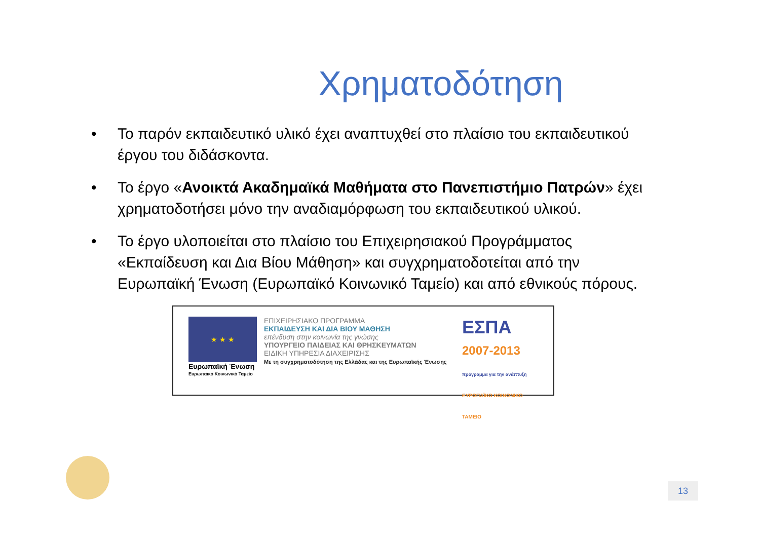Χρηματοδότηση
• Το παρόν εκπαιδευτικό υλικό έχει αναπτυχθεί στο πλαίσιο του εκπαιδευτικού έργου του διδάσκοντα.
• Το έργο «Ανοικτά Ακαδημαϊκά Μαθήματα στο Πανεπιστήμιο Πατρών» έχει χρηματοδοτήσει μόνο την αναδιαμόρφωση του εκπαιδευτικού υλικού.
• Το έργο υλοποιείται στο πλαίσιο του Επιχειρησιακού Προγράμματος «Εκπαίδευση και Δια Βίου Μάθηση» και συγχρηματοδοτείται από την Ευρωπαϊκή Ένωση (Ευρωπαϊκό Κοινωνικό Ταμείο) και από εθνικούς πόρους.
★ ★ ★
Ευρωπαϊκή Ένωση
Ευρωπαϊκό Κοινωνικό Ταμείο
ΕΠΙΧΕΙΡΗΣΙΑΚΟ ΠΡΟΓΡΑΜΜΑ
ΕΚΠΑΙΔΕΥΣΗ ΚΑΙ ΔΙΑ ΒΙΟΥ ΜΑΘΗΣΗ
επένδυση στην κοινωνία της γνώσης
ΥΠΟΥΡΓΕΙΟ ΠΑΙΔΕΙΑΣ ΚΑΙ ΘΡΗΣΚΕΥΜΑΤΩΝ
ΕΙΔΙΚΗ ΥΠΗΡΕΣΙΑ ΔΙΑΧΕΙΡΙΣΗΣ
Με τη συγχρηματοδότηση της Ελλάδας και της Ευρωπαϊκής Ένωσης
ΕΣΠΑ
2007-2013
πρόγραμμα για την ανάπτυξη
ΕΥΡΩΠΑΪΚΟ ΚΟΙΝΩΝΙΚΟ ΤΑΜΕΙΟ
13